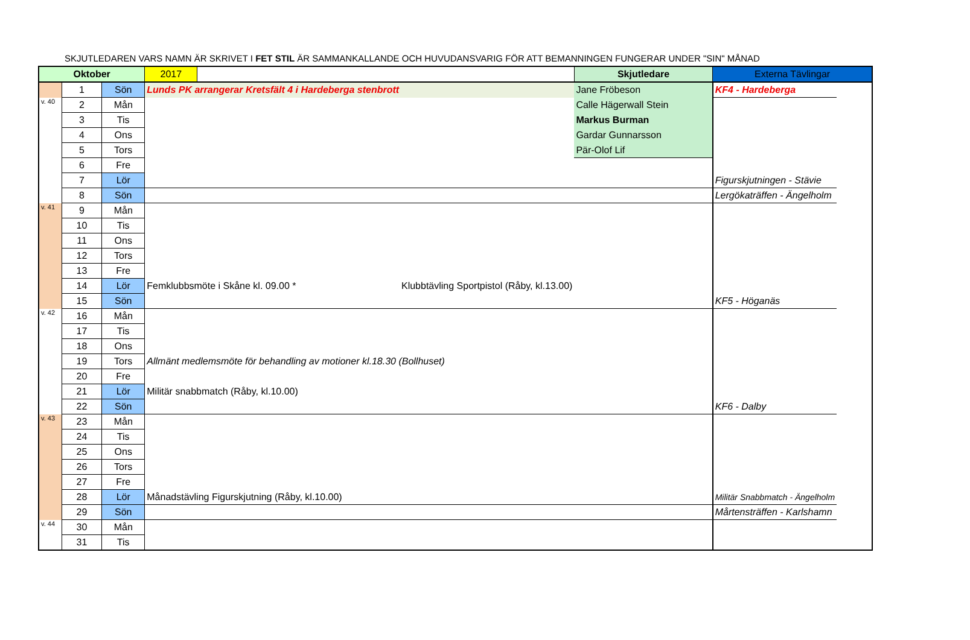SKJUTLEDAREN VARS NAMN ÄR SKRIVET I FET STIL ÄR SAMMANKALLANDE OCH HUVUDANSVARIG FÖR ATT BEMANNINGEN FUNGERAR UNDER "SIN" MÅNAD
| Oktober | | | 2017 | | Skjutledare | Externa Tävlingar | |
| --- | --- | --- | --- | --- | --- | --- | --- |
| | 1 | Sön | Lunds PK arrangerar Kretsfält 4 i Hardeberga stenbrott | | Jane Fröbeson | KF4 - Hardeberga | |
| v. 40 | 2 | Mån | | | Calle Hägerwall Stein | | |
| | 3 | Tis | | | Markus Burman | | |
| | 4 | Ons | | | Gardar Gunnarsson | | |
| | 5 | Tors | | | Pär-Olof Lif | | |
| | 6 | Fre | | | | | |
| | 7 | Lör | | | | Figurskjutningen - Stävie | |
| | 8 | Sön | | | | Lergökaträffen - Ängelholm | |
| v. 41 | 9 | Mån | | | | | |
| | 10 | Tis | | | | | |
| | 11 | Ons | | | | | |
| | 12 | Tors | | | | | |
| | 13 | Fre | | | | | |
| | 14 | Lör | Femklubbsmöte i Skåne kl. 09.00 * Klubbtävling Sportpistol (Råby, kl.13.00) | | | | |
| | 15 | Sön | | | | KF5 - Höganäs | |
| v. 42 | 16 | Mån | | | | | |
| | 17 | Tis | | | | | |
| | 18 | Ons | | | | | |
| | 19 | Tors | Allmänt medlemsmöte för behandling av motioner kl.18.30 (Bollhuset) | | | | |
| | 20 | Fre | | | | | |
| | 21 | Lör | Militär snabbmatch (Råby, kl.10.00) | | | | |
| | 22 | Sön | | | | KF6 - Dalby | |
| v. 43 | 23 | Mån | | | | | |
| | 24 | Tis | | | | | |
| | 25 | Ons | | | | | |
| | 26 | Tors | | | | | |
| | 27 | Fre | | | | | |
| | 28 | Lör | Månadstävling Figurskjutning (Råby, kl.10.00) | | | Militär Snabbmatch - Ängelholm | |
| | 29 | Sön | | | | Mårtensträffen - Karlshamn | |
| v. 44 | 30 | Mån | | | | | |
| | 31 | Tis | | | | | |